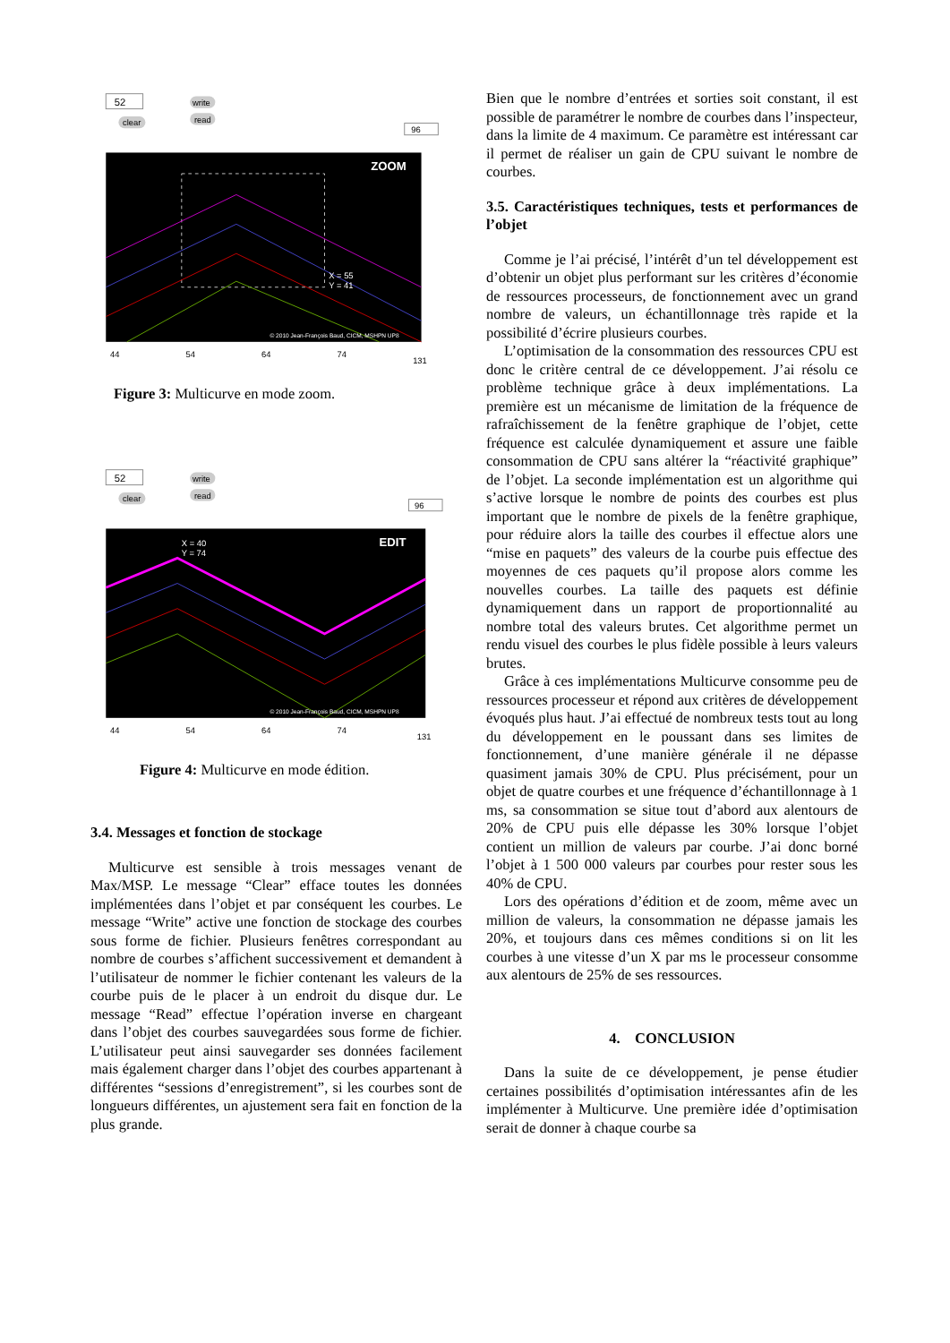52
clear
write
read
96
ZOOM
X = 55
Y = 41
© 2010 Jean-François Baud, CICM, MSHPN UP8
44
54
64
74
131
Figure 3: Multicurve en mode zoom.
52
clear
write
read
96
EDIT
X = 40
Y = 74
© 2010 Jean-François Baud, CICM, MSHPN UP8
44
54
64
74
131
Figure 4: Multicurve en mode édition.
3.4. Messages et fonction de stockage
Multicurve est sensible à trois messages venant de Max/MSP. Le message “Clear” efface toutes les données implémentées dans l’objet et par conséquent les courbes. Le message “Write” active une fonction de stockage des courbes sous forme de fichier. Plusieurs fenêtres correspondant au nombre de courbes s’affichent successivement et demandent à l’utilisateur de nommer le fichier contenant les valeurs de la courbe puis de le placer à un endroit du disque dur. Le message “Read” effectue l’opération inverse en chargeant dans l’objet des courbes sauvegardées sous forme de fichier. L’utilisateur peut ainsi sauvegarder ses données facilement mais également charger dans l’objet des courbes appartenant à différentes “sessions d’enregistrement”, si les courbes sont de longueurs différentes, un ajustement sera fait en fonction de la plus grande.
Bien que le nombre d’entrées et sorties soit constant, il est possible de paramétrer le nombre de courbes dans l’inspecteur, dans la limite de 4 maximum. Ce paramètre est intéressant car il permet de réaliser un gain de CPU suivant le nombre de courbes.
3.5. Caractéristiques techniques, tests et performances de l’objet
Comme je l’ai précisé, l’intérêt d’un tel développement est d’obtenir un objet plus performant sur les critères d’économie de ressources processeurs, de fonctionnement avec un grand nombre de valeurs, un échantillonnage très rapide et la possibilité d’écrire plusieurs courbes.
L’optimisation de la consommation des ressources CPU est donc le critère central de ce développement. J’ai résolu ce problème technique grâce à deux implémentations. La première est un mécanisme de limitation de la fréquence de rafraîchissement de la fenêtre graphique de l’objet, cette fréquence est calculée dynamiquement et assure une faible consommation de CPU sans altérer la “réactivité graphique” de l’objet. La seconde implémentation est un algorithme qui s’active lorsque le nombre de points des courbes est plus important que le nombre de pixels de la fenêtre graphique, pour réduire alors la taille des courbes il effectue alors une “mise en paquets” des valeurs de la courbe puis effectue des moyennes de ces paquets qu’il propose alors comme les nouvelles courbes. La taille des paquets est définie dynamiquement dans un rapport de proportionnalité au nombre total des valeurs brutes. Cet algorithme permet un rendu visuel des courbes le plus fidèle possible à leurs valeurs brutes.
Grâce à ces implémentations Multicurve consomme peu de ressources processeur et répond aux critères de développement évoqués plus haut. J’ai effectué de nombreux tests tout au long du développement en le poussant dans ses limites de fonctionnement, d’une manière générale il ne dépasse quasiment jamais 30% de CPU. Plus précisément, pour un objet de quatre courbes et une fréquence d’échantillonnage à 1 ms, sa consommation se situe tout d’abord aux alentours de 20% de CPU puis elle dépasse les 30% lorsque l’objet contient un million de valeurs par courbe. J’ai donc borné l’objet à 1 500 000 valeurs par courbes pour rester sous les 40% de CPU.
Lors des opérations d’édition et de zoom, même avec un million de valeurs, la consommation ne dépasse jamais les 20%, et toujours dans ces mêmes conditions si on lit les courbes à une vitesse d’un X par ms le processeur consomme aux alentours de 25% de ses ressources.
4. CONCLUSION
Dans la suite de ce développement, je pense étudier certaines possibilités d’optimisation intéressantes afin de les implémenter à Multicurve. Une première idée d’optimisation serait de donner à chaque courbe sa